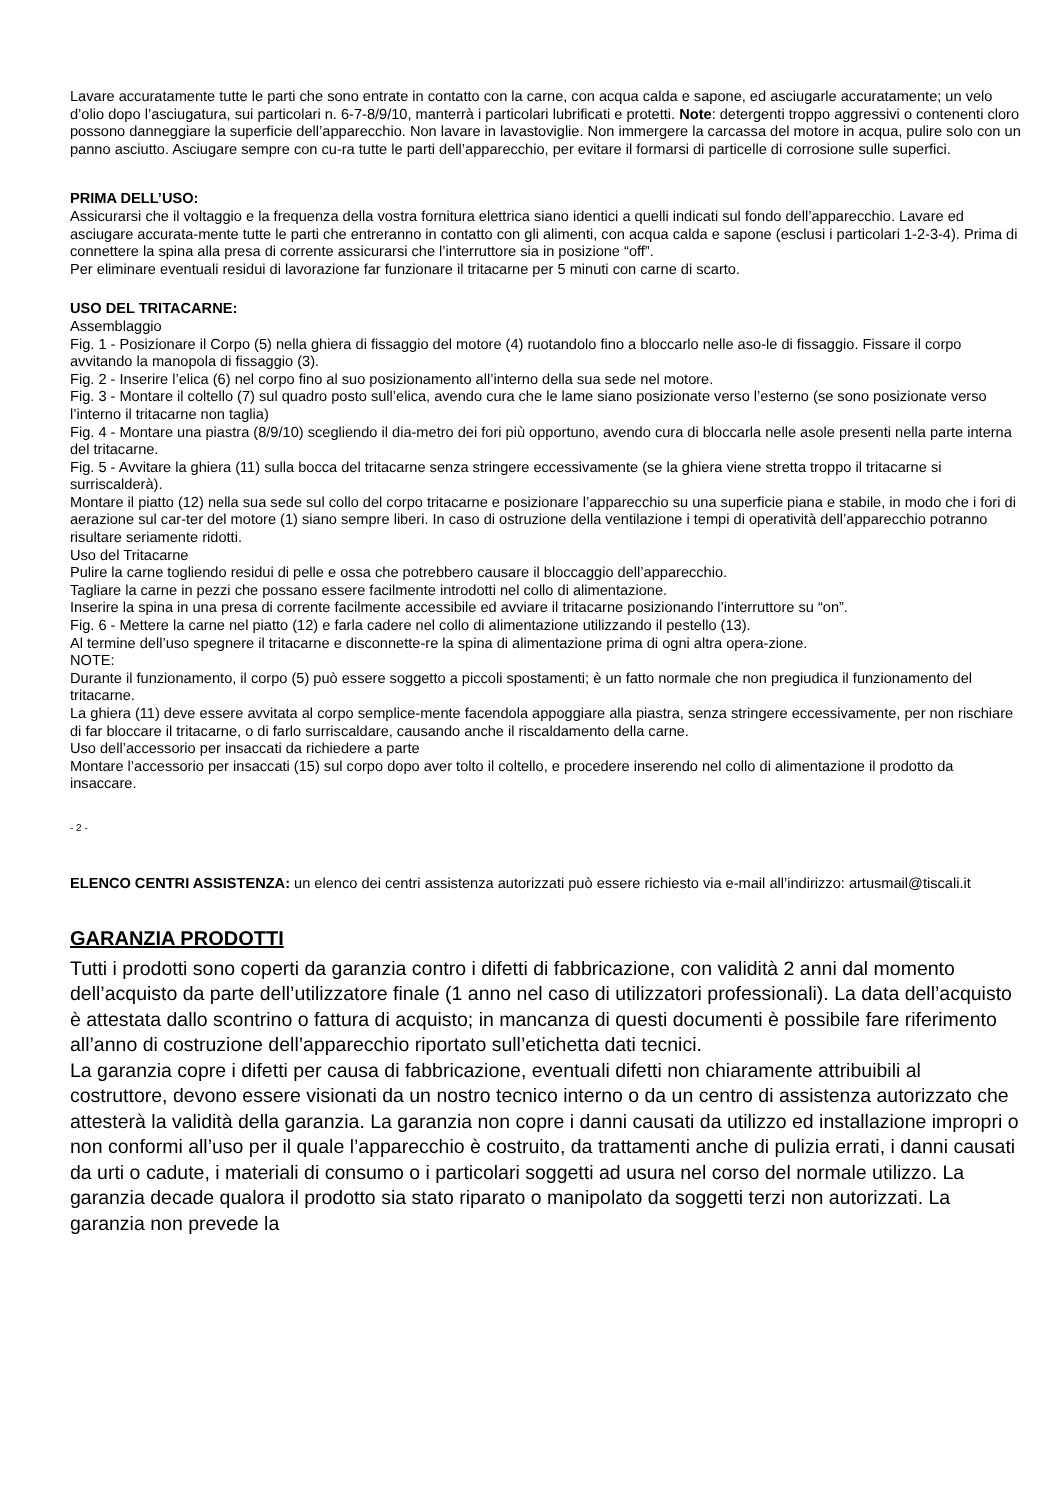Lavare accuratamente tutte le parti che sono entrate in contatto con la carne, con acqua calda e sapone, ed asciugarle accuratamente; un velo d’olio dopo l’asciugatura, sui particolari n. 6-7-8/9/10, manterrà i particolari lubrificati e protetti. Note: detergenti troppo aggressivi o contenenti cloro possono danneggiare la superficie dell’apparecchio. Non lavare in lavastoviglie. Non immergere la carcassa del motore in acqua, pulire solo con un panno asciutto. Asciugare sempre con cu-ra tutte le parti dell’apparecchio, per evitare il formarsi di particelle di corrosione sulle superfici.
PRIMA DELL’USO:
Assicurarsi che il voltaggio e la frequenza della vostra fornitura elettrica siano identici a quelli indicati sul fondo dell’apparecchio. Lavare ed asciugare accurata-mente tutte le parti che entreranno in contatto con gli alimenti, con acqua calda e sapone (esclusi i particolari 1-2-3-4). Prima di connettere la spina alla presa di corrente assicurarsi che l’interruttore sia in posizione “off”.
Per eliminare eventuali residui di lavorazione far funzionare il tritacarne per 5 minuti con carne di scarto.
USO DEL TRITACARNE:
Assemblaggio
Fig. 1 - Posizionare il Corpo (5) nella ghiera di fissaggio del motore (4) ruotandolo fino a bloccarlo nelle aso-le di fissaggio. Fissare il corpo avvitando la manopola di fissaggio (3).
Fig. 2 - Inserire l’elica (6) nel corpo fino al suo posizionamento all’interno della sua sede nel motore.
Fig. 3 - Montare il coltello (7) sul quadro posto sull’elica, avendo cura che le lame siano posizionate verso l’esterno (se sono posizionate verso l’interno il tritacarne non taglia)
Fig. 4 - Montare una piastra (8/9/10) scegliendo il dia-metro dei fori più opportuno, avendo cura di bloccarla nelle asole presenti nella parte interna del tritacarne.
Fig. 5 - Avvitare la ghiera (11) sulla bocca del tritacarne senza stringere eccessivamente (se la ghiera viene stretta troppo il tritacarne si surriscalderà).
Montare il piatto (12) nella sua sede sul collo del corpo tritacarne e posizionare l’apparecchio su una superficie piana e stabile, in modo che i fori di aerazione sul car-ter del motore (1) siano sempre liberi. In caso di ostruzione della ventilazione i tempi di operatività dell’apparecchio potranno risultare seriamente ridotti.
Uso del Tritacarne
Pulire la carne togliendo residui di pelle e ossa che potrebbero causare il bloccaggio dell’apparecchio.
Tagliare la carne in pezzi che possano essere facilmente introdotti nel collo di alimentazione.
Inserire la spina in una presa di corrente facilmente accessibile ed avviare il tritacarne posizionando l’interruttore su “on”.
Fig. 6 - Mettere la carne nel piatto (12) e farla cadere nel collo di alimentazione utilizzando il pestello (13).
Al termine dell’uso spegnere il tritacarne e disconnette-re la spina di alimentazione prima di ogni altra opera-zione.
NOTE:
Durante il funzionamento, il corpo (5) può essere soggetto a piccoli spostamenti; è un fatto normale che non pregiudica il funzionamento del tritacarne.
La ghiera (11) deve essere avvitata al corpo semplice-mente facendola appoggiare alla piastra, senza stringere eccessivamente, per non rischiare di far bloccare il tritacarne, o di farlo surriscaldare, causando anche il riscaldamento della carne.
Uso dell’accessorio per insaccati da richiedere a parte
Montare l’accessorio per insaccati (15) sul corpo dopo aver tolto il coltello, e procedere inserendo nel collo di alimentazione il prodotto da insaccare.
- 2 -
ELENCO CENTRI ASSISTENZA: un elenco dei centri assistenza autorizzati può essere richiesto via e-mail all’indirizzo: artusmail@tiscali.it
GARANZIA PRODOTTI
Tutti i prodotti sono coperti da garanzia contro i difetti di fabbricazione, con validità 2 anni dal momento dell’acquisto da parte dell’utilizzatore finale (1 anno nel caso di utilizzatori professionali). La data dell’acquisto è attestata dallo scontrino o fattura di acquisto; in mancanza di questi documenti è possibile fare riferimento all’anno di costruzione dell’apparecchio riportato sull’etichetta dati tecnici.
La garanzia copre i difetti per causa di fabbricazione, eventuali difetti non chiaramente attribuibili al costruttore, devono essere visionati da un nostro tecnico interno o da un centro di assistenza autorizzato che attesterà la validità della garanzia. La garanzia non copre i danni causati da utilizzo ed installazione impropri o non conformi all’uso per il quale l’apparecchio è costruito, da trattamenti anche di pulizia errati, i danni causati da urti o cadute, i materiali di consumo o i particolari soggetti ad usura nel corso del normale utilizzo. La garanzia decade qualora il prodotto sia stato riparato o manipolato da soggetti terzi non autorizzati. La garanzia non prevede la